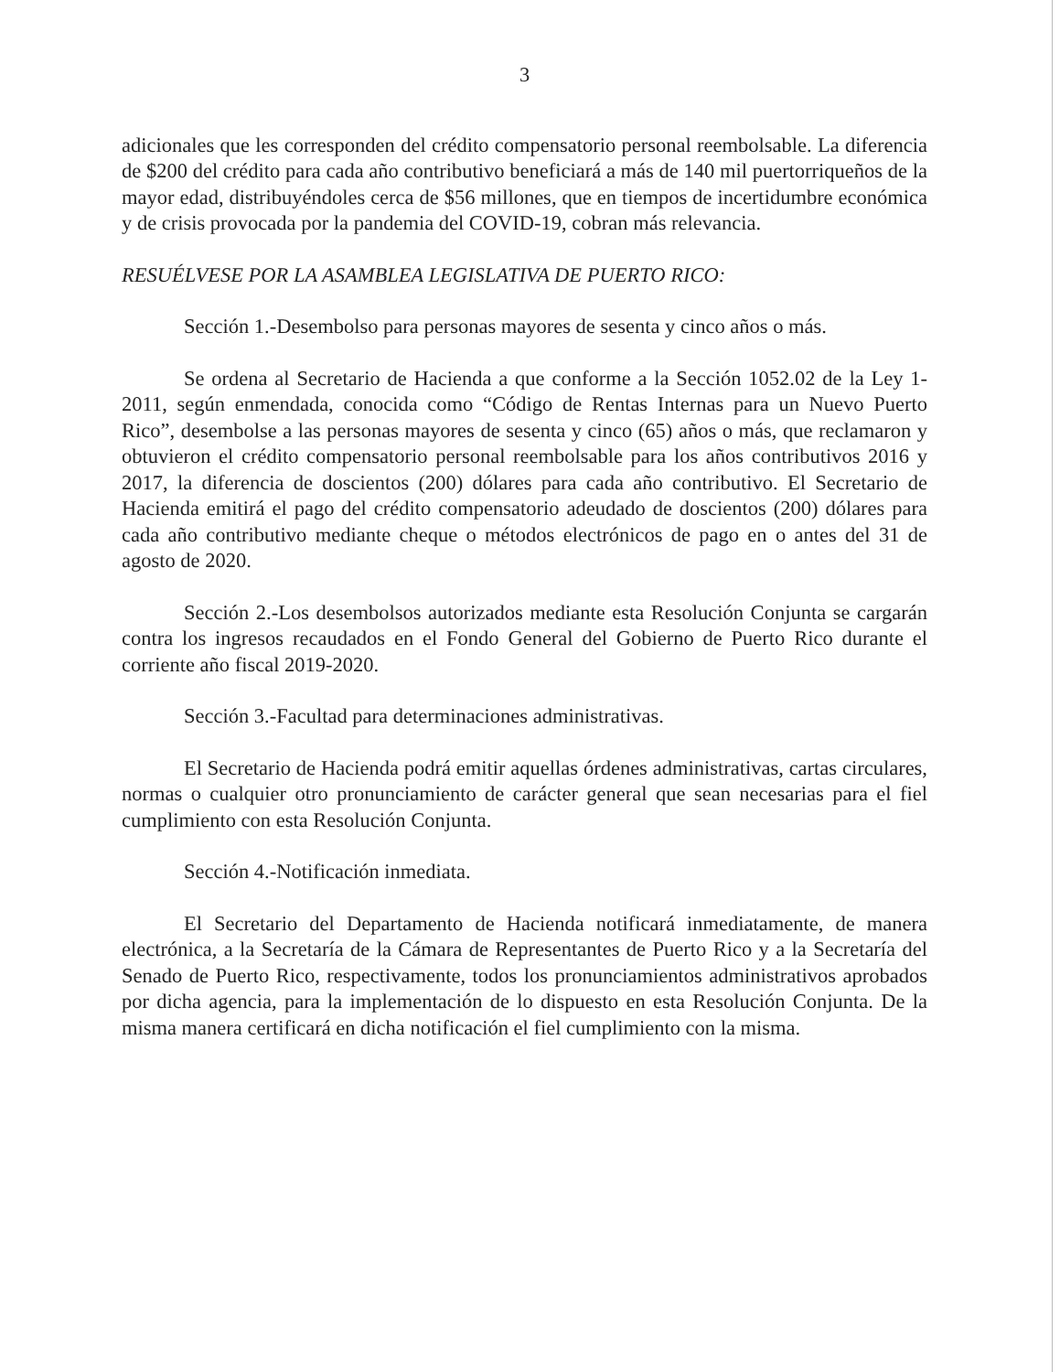3
adicionales que les corresponden del crédito compensatorio personal reembolsable. La diferencia de $200 del crédito para cada año contributivo beneficiará a más de 140 mil puertorriqueños de la mayor edad, distribuyéndoles cerca de $56 millones, que en tiempos de incertidumbre económica y de crisis provocada por la pandemia del COVID-19, cobran más relevancia.
RESUÉLVESE POR LA ASAMBLEA LEGISLATIVA DE PUERTO RICO:
Sección 1.-Desembolso para personas mayores de sesenta y cinco años o más.
Se ordena al Secretario de Hacienda a que conforme a la Sección 1052.02 de la Ley 1-2011, según enmendada, conocida como “Código de Rentas Internas para un Nuevo Puerto Rico”, desembolse a las personas mayores de sesenta y cinco (65) años o más, que reclamaron y obtuvieron el crédito compensatorio personal reembolsable para los años contributivos 2016 y 2017, la diferencia de doscientos (200) dólares para cada año contributivo. El Secretario de Hacienda emitirá el pago del crédito compensatorio adeudado de doscientos (200) dólares para cada año contributivo mediante cheque o métodos electrónicos de pago en o antes del 31 de agosto de 2020.
Sección 2.-Los desembolsos autorizados mediante esta Resolución Conjunta se cargarán contra los ingresos recaudados en el Fondo General del Gobierno de Puerto Rico durante el corriente año fiscal 2019-2020.
Sección 3.-Facultad para determinaciones administrativas.
El Secretario de Hacienda podrá emitir aquellas órdenes administrativas, cartas circulares, normas o cualquier otro pronunciamiento de carácter general que sean necesarias para el fiel cumplimiento con esta Resolución Conjunta.
Sección 4.-Notificación inmediata.
El Secretario del Departamento de Hacienda notificará inmediatamente, de manera electrónica, a la Secretaría de la Cámara de Representantes de Puerto Rico y a la Secretaría del Senado de Puerto Rico, respectivamente, todos los pronunciamientos administrativos aprobados por dicha agencia, para la implementación de lo dispuesto en esta Resolución Conjunta. De la misma manera certificará en dicha notificación el fiel cumplimiento con la misma.